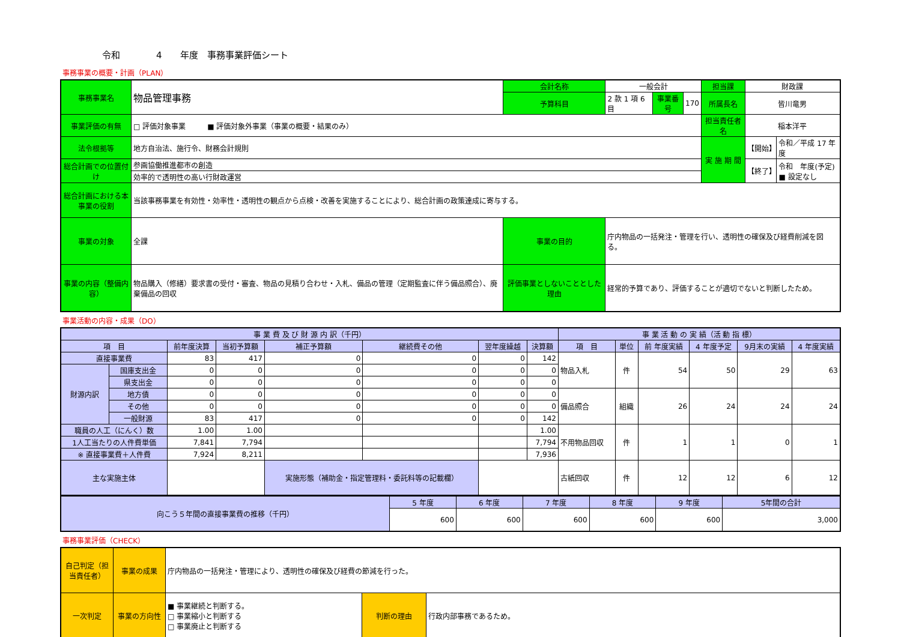令和　　　　4　　年度　事務事業評価シート
事務事業の概要・計画（PLAN）
| 事務事業名 | 物品管理事務 | 会計名称 | 一般会計 | | | 担当課 | 財政課 | |
| | | 予算科目 | 2 款 1 項 6 目 | 事業番号 | 170 | 所属長名 | 皆川竜男 | |
| 事業評価の有無 | □ 評価対象事業 ■ 評価対象外事業（事業の概要・結果のみ） | | | | | 担当責任者名 | 稲本洋平 | |
| 法令根拠等 | 地方自治法、施行令、財務会計規則 | | | | | 実 施 期 間 | 【開始】 | 令和／平成 17 年度 |
| 総合計画での位置付け | 参画協働推進都市の創造 | | | | | | 【終了】 | 令和 年度(予定) ■ 設定なし |
| | 効率的で透明性の高い行財政運営 | | | | | | | |
| 総合計画における本事業の役割 | 当該事務事業を有効性・効率性・透明性の観点から点検・改善を実施することにより、総合計画の政策達成に寄与する。 | | | | | | | |
| 事業の対象 | 全課 | 事業の目的 | 庁内物品の一括発注・管理を行い、透明性の確保及び経費削減を図る。 | | | | | |
| 事業の内容（整備内容） | 物品購入（修繕）要求書の受付・審査、物品の見積り合わせ・入札、備品の管理（定期監査に伴う備品照合）、廃棄備品の回収 | 評価事業としないこととした理由 | 経常的予算であり、評価することが適切でないと判断したため。 | | | | | |
事業活動の内容・成果（DO）
| 事 業 費 及 び 財 源 内 訳（千円） | | | | | | | | 事 業 活 動 の 実 績（活 動 指 標） | | | | | |
| --- | --- | --- | --- | --- | --- | --- | --- | --- | --- | --- | --- | --- | --- |
| 項 目 | | 前年度決算 | 当初予算額 | 補正予算額 | 継続費その他 | 翌年度繰越 | 決算額 | 項 目 | 単位 | 前 年度実績 | 4 年度予定 | 9月末の実績 | 4 年度実績 |
| 直接事業費 | | 83 | 417 | 0 | 0 | 0 | 142 | 物品入札 | 件 | 54 | 50 | 29 | 63 |
| 財源内訳 | 国庫支出金 | 0 | 0 | 0 | 0 | 0 | 0 | | | | | | |
| | 県支出金 | 0 | 0 | 0 | 0 | 0 | 0 | | | | | | |
| | 地方債 | 0 | 0 | 0 | 0 | 0 | 0 | 備品照合 | 組織 | 26 | 24 | 24 | 24 |
| | その他 | 0 | 0 | 0 | 0 | 0 | 0 | | | | | | |
| | 一般財源 | 83 | 417 | 0 | 0 | 0 | 142 | | | | | | |
| 職員の人工（にんく）数 | | 1.00 | 1.00 | | | | 1.00 | 不用物品回収 | 件 | 1 | 1 | 0 | 1 |
| 1人工当たりの人件費単価 | | 7,841 | 7,794 | | | | 7,794 | | | | | | |
| ※ 直接事業費＋人件費 | | 7,924 | 8,211 | | | | 7,936 | | | | | | |
| 主な実施主体 | | | | 実施形態（補助金・指定管理料・委託料等の記載欄） | | | | 古紙回収 | 件 | 12 | 12 | 6 | 12 |
| 向こう５年間の直接事業費の推移（千円） | 5 年度 | 6 年度 | 7 年度 | 8 年度 | 9 年度 | 5年間の合計 |
| | 600 | 600 | 600 | 600 | 600 | 3,000 |
事務事業評価（CHECK）
| 自己判定（担当責任者） | 事業の成果 | 庁内物品の一括発注・管理により、透明性の確保及び経費の節減を行った。 | | |
| 一次判定 | 事業の方向性 | ■ 事業継続と判断する。 □ 事業縮小と判断する □ 事業廃止と判断する | 判断の理由 | 行政内部事務であるため。 |